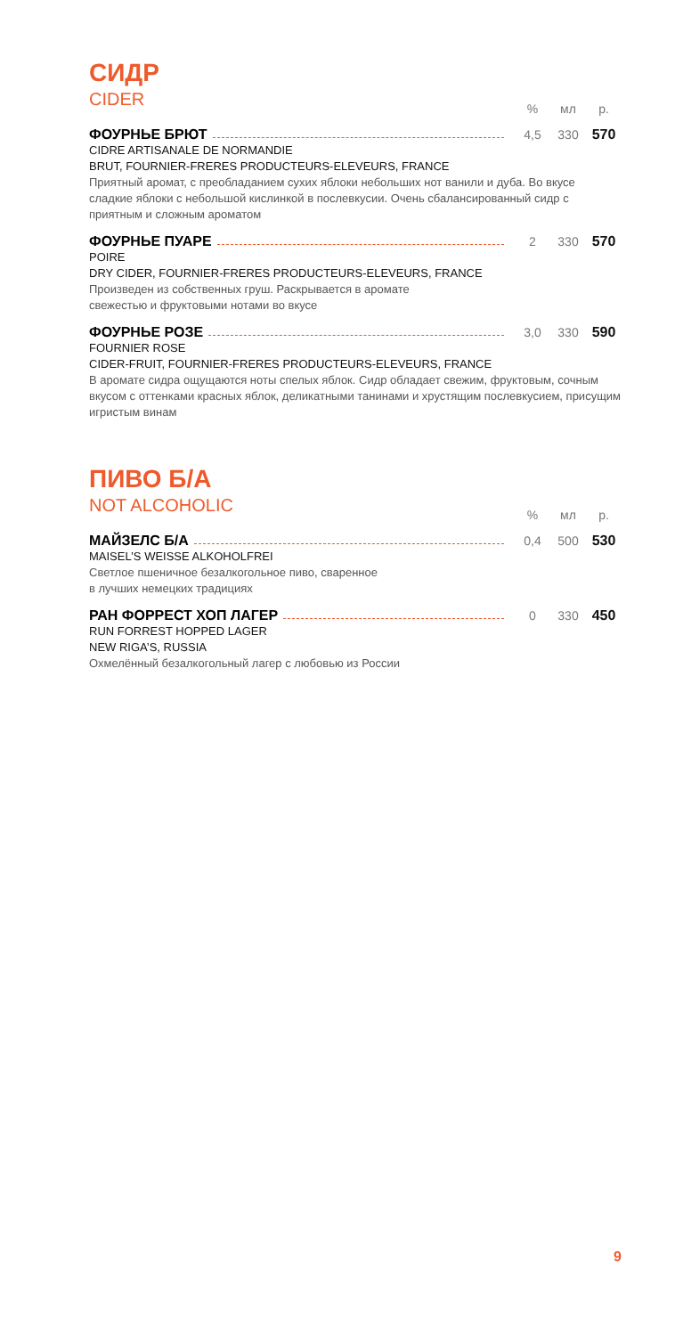СИДР
CIDER
% мл р.
ФОУРНЬЕ БРЮТ
4,5 330 570
CIDRE ARTISANALE DE NORMANDIE
BRUT, FOURNIER-FRERES PRODUCTEURS-ELEVEURS, FRANCE
Приятный аромат, с преобладанием сухих яблоки небольших нот ванили и дуба. Во вкусе сладкие яблоки с небольшой кислинкой в послевкусии. Очень сбалансированный сидр с приятным и сложным ароматом
ФОУРНЬЕ ПУАРЕ
2 330 570
POIRE
DRY CIDER, FOURNIER-FRERES PRODUCTEURS-ELEVEURS, FRANCE
Произведен из собственных груш. Раскрывается в аромате
свежестью и фруктовыми нотами во вкусе
ФОУРНЬЕ РОЗЕ
3,0 330 590
FOURNIER ROSE
CIDER-FRUIT, FOURNIER-FRERES PRODUCTEURS-ELEVEURS, FRANCE
В аромате сидра ощущаются ноты спелых яблок. Сидр обладает свежим, фруктовым, сочным вкусом с оттенками красных яблок, деликатными танинами и хрустящим послевкусием, присущим игристым винам
ПИВО Б/А
NOT ALCOHOLIC
% мл р.
МАЙЗЕЛС Б/А
0,4 500 530
MAISEL’S WEISSE ALKOHOLFREI
Светлое пшеничное безалкогольное пиво, сваренное
в лучших немецких традициях
РАН ФОРРЕСТ ХОП ЛАГЕР
0 330 450
RUN FORREST HOPPED LAGER
NEW RIGA’S, RUSSIA
Охмелённый безалкогольный лагер с любовью из России
9